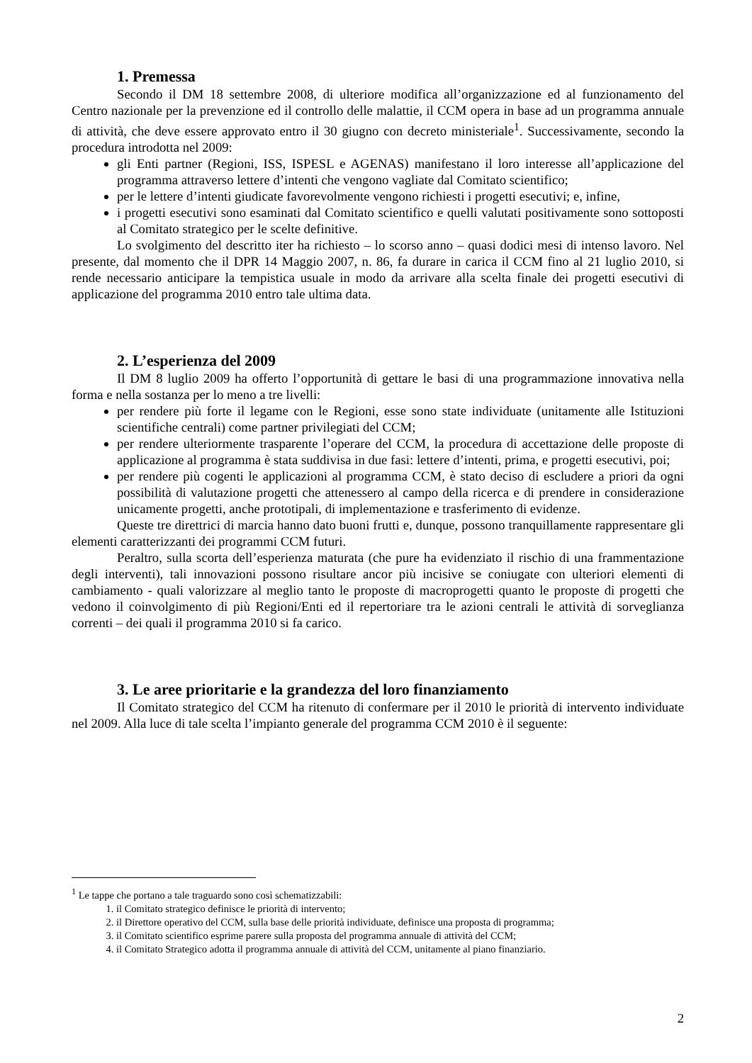1. Premessa
Secondo il DM 18 settembre 2008, di ulteriore modifica all’organizzazione ed al funzionamento del Centro nazionale per la prevenzione ed il controllo delle malattie, il CCM opera in base ad un programma annuale di attività, che deve essere approvato entro il 30 giugno con decreto ministeriale<sup>1</sup>. Successivamente, secondo la procedura introdotta nel 2009:
gli Enti partner (Regioni, ISS, ISPESL e AGENAS) manifestano il loro interesse all’applicazione del programma attraverso lettere d’intenti che vengono vagliate dal Comitato scientifico;
per le lettere d’intenti giudicate favorevolmente vengono richiesti i progetti esecutivi; e, infine,
i progetti esecutivi sono esaminati dal Comitato scientifico e quelli valutati positivamente sono sottoposti al Comitato strategico per le scelte definitive.
Lo svolgimento del descritto iter ha richiesto – lo scorso anno – quasi dodici mesi di intenso lavoro. Nel presente, dal momento che il DPR 14 Maggio 2007, n. 86, fa durare in carica il CCM fino al 21 luglio 2010, si rende necessario anticipare la tempistica usuale in modo da arrivare alla scelta finale dei progetti esecutivi di applicazione del programma 2010 entro tale ultima data.
2. L’esperienza del 2009
Il DM 8 luglio 2009 ha offerto l’opportunità di gettare le basi di una programmazione innovativa nella forma e nella sostanza per lo meno a tre livelli:
per rendere più forte il legame con le Regioni, esse sono state individuate (unitamente alle Istituzioni scientifiche centrali) come partner privilegiati del CCM;
per rendere ulteriormente trasparente l’operare del CCM, la procedura di accettazione delle proposte di applicazione al programma è stata suddivisa in due fasi: lettere d’intenti, prima, e progetti esecutivi, poi;
per rendere più cogenti le applicazioni al programma CCM, è stato deciso di escludere a priori da ogni possibilità di valutazione progetti che attenessero al campo della ricerca e di prendere in considerazione unicamente progetti, anche prototipali, di implementazione e trasferimento di evidenze.
Queste tre direttrici di marcia hanno dato buoni frutti e, dunque, possono tranquillamente rappresentare gli elementi caratterizzanti dei programmi CCM futuri.
Peraltro, sulla scorta dell’esperienza maturata (che pure ha evidenziato il rischio di una frammentazione degli interventi), tali innovazioni possono risultare ancor più incisive se coniugate con ulteriori elementi di cambiamento - quali valorizzare al meglio tanto le proposte di macroprogetti quanto le proposte di progetti che vedono il coinvolgimento di più Regioni/Enti ed il repertoriare tra le azioni centrali le attività di sorveglianza correnti – dei quali il programma 2010 si fa carico.
3. Le aree prioritarie e la grandezza del loro finanziamento
Il Comitato strategico del CCM ha ritenuto di confermare per il 2010 le priorità di intervento individuate nel 2009. Alla luce di tale scelta l’impianto generale del programma CCM 2010 è il seguente:
<sup>1</sup> Le tappe che portano a tale traguardo sono così schematizzabili:
1. il Comitato strategico definisce le priorità di intervento;
2. il Direttore operativo del CCM, sulla base delle priorità individuate, definisce una proposta di programma;
3. il Comitato scientifico esprime parere sulla proposta del programma annuale di attività del CCM;
4. il Comitato Strategico adotta il programma annuale di attività del CCM, unitamente al piano finanziario.
2